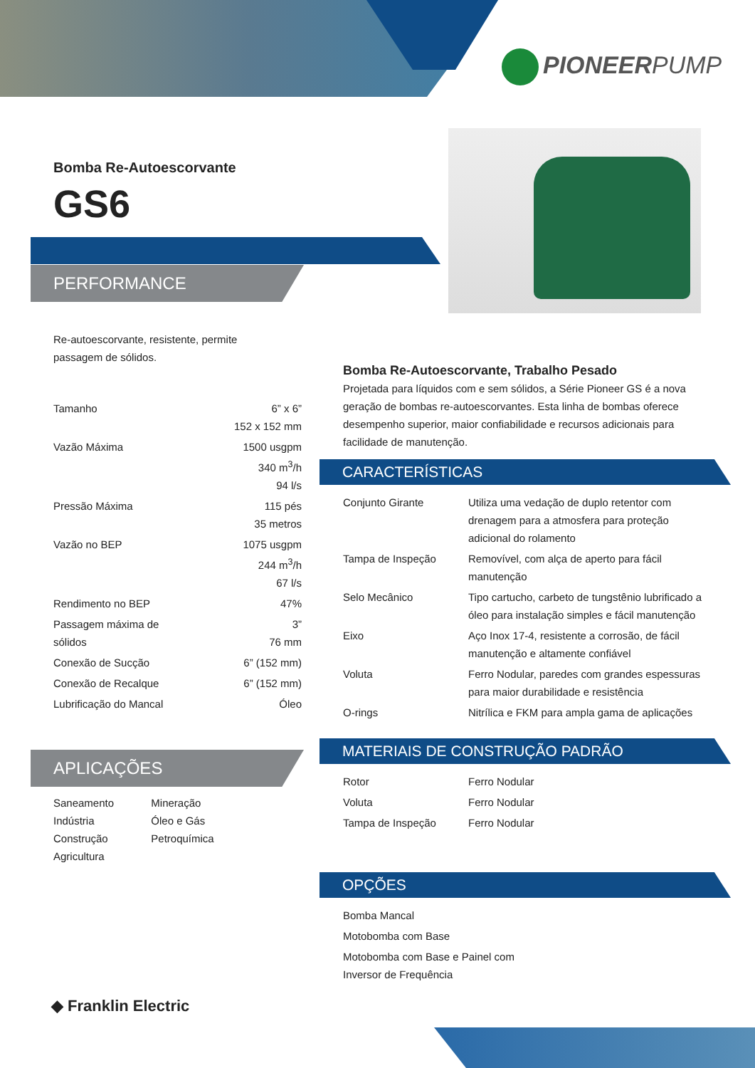PIONEERPUMP
Bomba Re-Autoescorvante
GS6
PERFORMANCE
Re-autoescorvante, resistente, permite passagem de sólidos.
| Tamanho | 6” x 6” 152 x 152 mm |
| Vazão Máxima | 1500 usgpm 340 m<sup>3</sup>/h 94 l/s |
| Pressão Máxima | 115 pés 35 metros |
| Vazão no BEP | 1075 usgpm 244 m<sup>3</sup>/h 67 l/s |
| Rendimento no BEP | 47% |
| Passagem máxima de sólidos | 3” 76 mm |
| Conexão de Sucção | 6” (152 mm) |
| Conexão de Recalque | 6” (152 mm) |
| Lubrificação do Mancal | Óleo |
APLICAÇÕES
| Saneamento Indústria Construção Agricultura | Mineração Óleo e Gás Petroquímica |
Bomba Re-Autoescorvante, Trabalho Pesado
Projetada para líquidos com e sem sólidos, a Série Pioneer GS é a nova geração de bombas re-autoescorvantes. Esta linha de bombas oferece desempenho superior, maior confiabilidade e recursos adicionais para facilidade de manutenção.
CARACTERÍSTICAS
| Conjunto Girante | Utiliza uma vedação de duplo retentor com drenagem para a atmosfera para proteção adicional do rolamento |
| Tampa de Inspeção | Removível, com alça de aperto para fácil manutenção |
| Selo Mecânico | Tipo cartucho, carbeto de tungstênio lubrificado a óleo para instalação simples e fácil manutenção |
| Eixo | Aço Inox 17-4, resistente a corrosão, de fácil manutenção e altamente confiável |
| Voluta | Ferro Nodular, paredes com grandes espessuras para maior durabilidade e resistência |
| O-rings | Nitrílica e FKM para ampla gama de aplicações |
MATERIAIS DE CONSTRUÇÃO PADRÃO
| Rotor | Ferro Nodular |
| Voluta | Ferro Nodular |
| Tampa de Inspeção | Ferro Nodular |
OPÇÕES
| Bomba Mancal |
| Motobomba com Base |
| Motobomba com Base e Painel com Inversor de Frequência |
◆ Franklin Electric